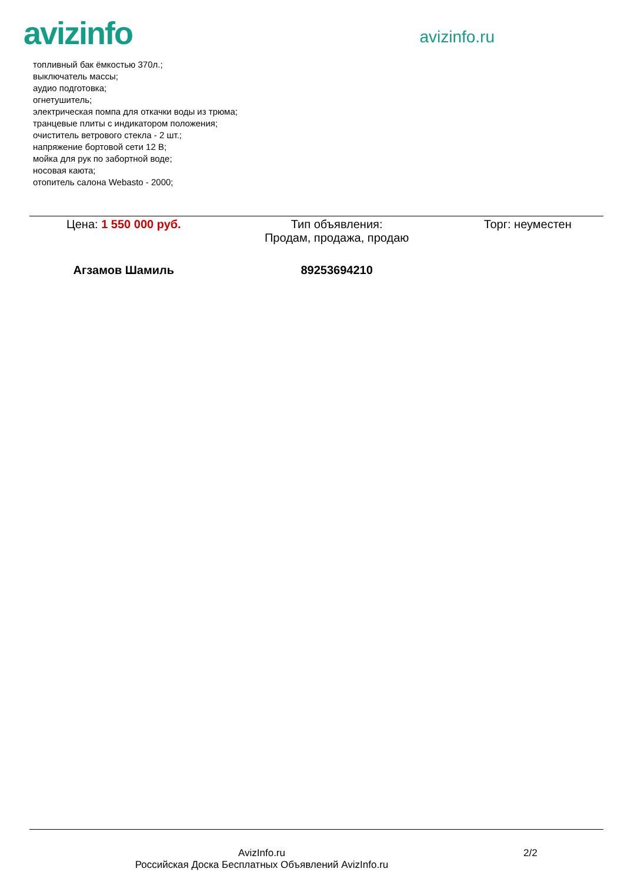avizinfo
avizinfo.ru
топливный бак ёмкостью 370л.;
выключатель массы;
аудио подготовка;
огнетушитель;
электрическая помпа для откачки воды из трюма;
транцевые плиты с индикатором положения;
очиститель ветрового стекла - 2 шт.;
напряжение бортовой сети 12 В;
мойка для рук по забортной воде;
носовая каюта;
отопитель салона Webasto - 2000;
| Цена: 1 550 000 руб. | Тип объявления: Продам, продажа, продаю | Торг: неуместен |
| Агзамов Шамиль | 89253694210 | |
AvizInfo.ru
Российская Доска Бесплатных Объявлений AvizInfo.ru
2/2